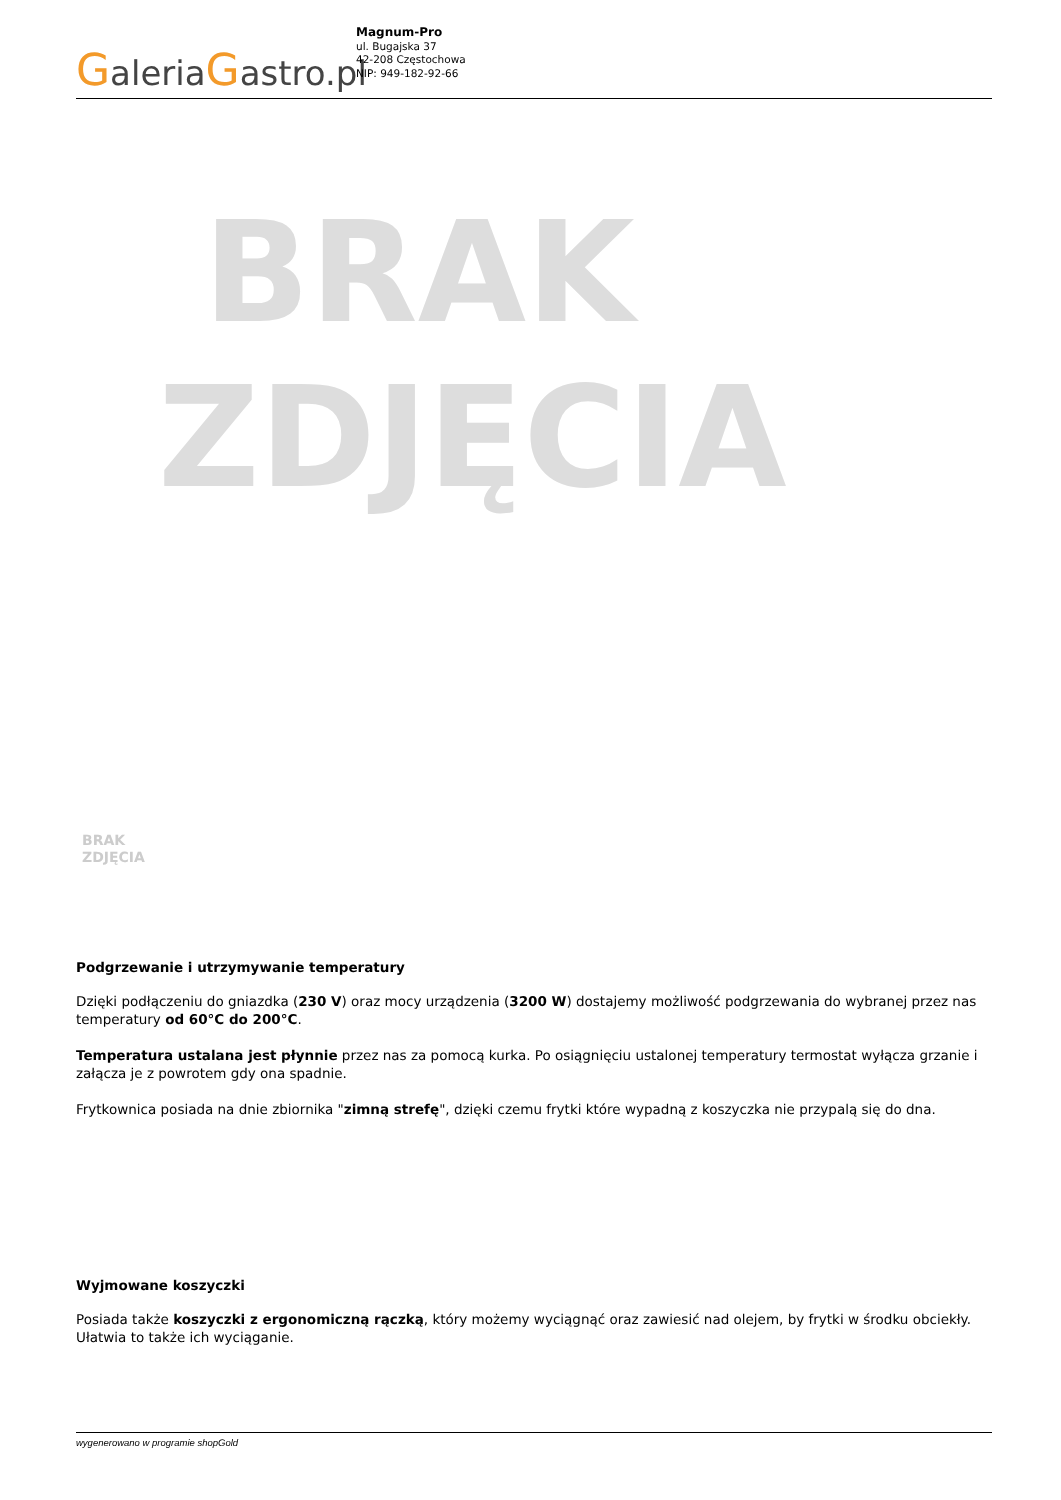GaleriaGastro.pl
Magnum-Pro
ul. Bugajska 37
42-208 Częstochowa
NIP: 949-182-92-66
BRAK
ZDJĘCIA
BRAK
ZDJĘCIA
Podgrzewanie i utrzymywanie temperatury
Dzięki podłączeniu do gniazdka (230 V) oraz mocy urządzenia (3200 W) dostajemy możliwość podgrzewania do wybranej przez nas temperatury od 60°C do 200°C.
Temperatura ustalana jest płynnie przez nas za pomocą kurka. Po osiągnięciu ustalonej temperatury termostat wyłącza grzanie i załącza je z powrotem gdy ona spadnie.
Frytkownica posiada na dnie zbiornika "zimną strefę", dzięki czemu frytki które wypadną z koszyczka nie przypalą się do dna.
Wyjmowane koszyczki
Posiada także koszyczki z ergonomiczną rączką, który możemy wyciągnąć oraz zawiesić nad olejem, by frytki w środku obciekły. Ułatwia to także ich wyciąganie.
wygenerowano w programie shopGold